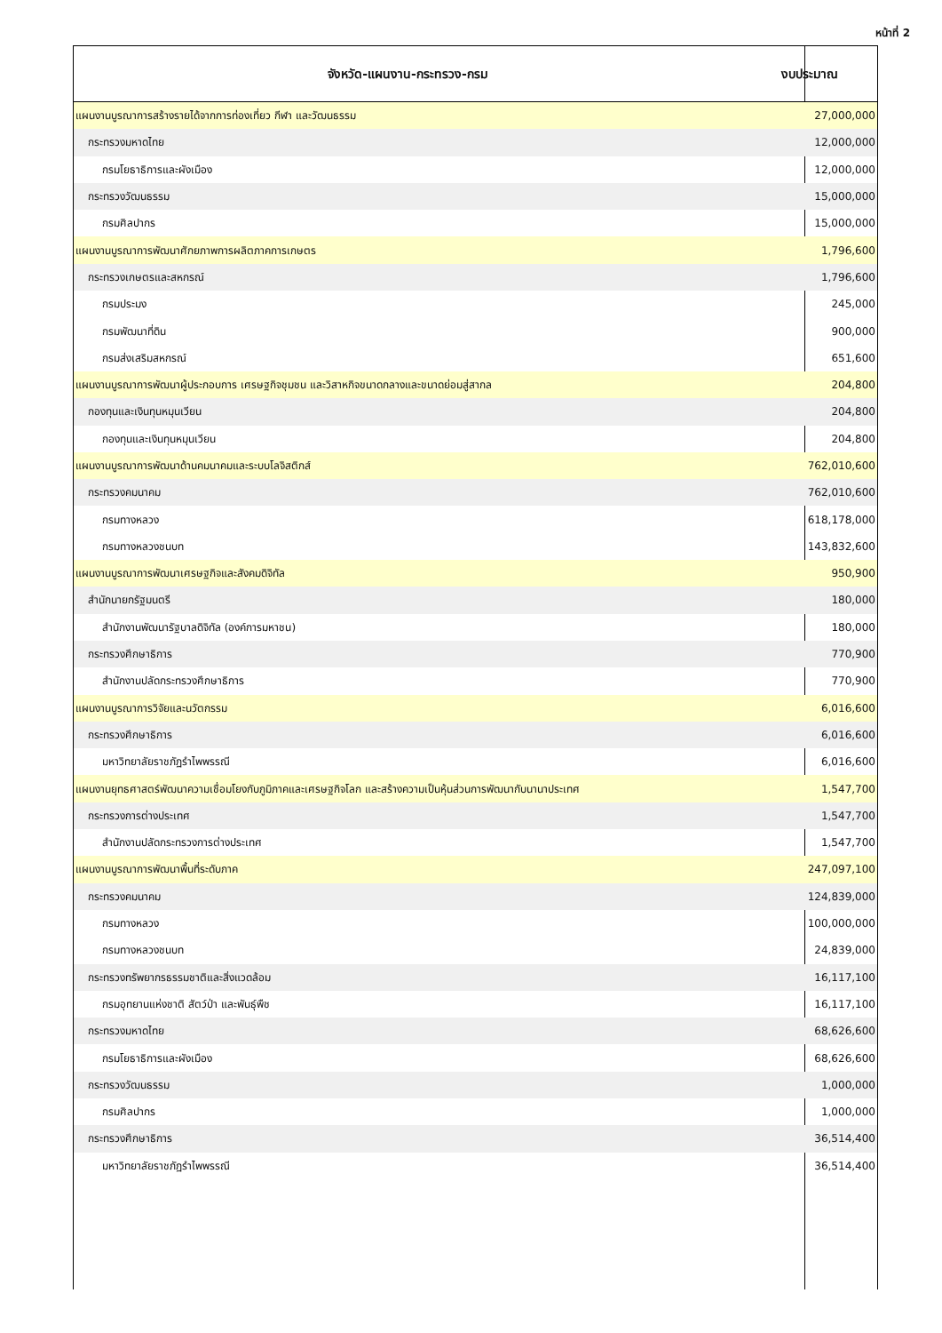หน้าที่ 2
| จังหวัด-แผนงาน-กระทรวง-กรม | งบประมาณ |
| --- | --- |
| แผนงานบูรณาการสร้างรายได้จากการท่องเที่ยว กีฬา และวัฒนธรรม | 27,000,000 |
| กระทรวงมหาดไทย | 12,000,000 |
| กรมโยธาธิการและผังเมือง | 12,000,000 |
| กระทรวงวัฒนธรรม | 15,000,000 |
| กรมศิลปากร | 15,000,000 |
| แผนงานบูรณาการพัฒนาศักยภาพการผลิตภาคการเกษตร | 1,796,600 |
| กระทรวงเกษตรและสหกรณ์ | 1,796,600 |
| กรมประมง | 245,000 |
| กรมพัฒนาที่ดิน | 900,000 |
| กรมส่งเสริมสหกรณ์ | 651,600 |
| แผนงานบูรณาการพัฒนาผู้ประกอบการ เศรษฐกิจชุมชน และวิสาหกิจขนาดกลางและขนาดย่อมสู่สากล | 204,800 |
| กองทุนและเงินทุนหมุนเวียน | 204,800 |
| กองทุนและเงินทุนหมุนเวียน | 204,800 |
| แผนงานบูรณาการพัฒนาด้านคมนาคมและระบบโลจิสติกส์ | 762,010,600 |
| กระทรวงคมนาคม | 762,010,600 |
| กรมทางหลวง | 618,178,000 |
| กรมทางหลวงชนบท | 143,832,600 |
| แผนงานบูรณาการพัฒนาเศรษฐกิจและสังคมดิจิทัล | 950,900 |
| สำนักนายกรัฐมนตรี | 180,000 |
| สำนักงานพัฒนารัฐบาลดิจิทัล (องค์การมหาชน) | 180,000 |
| กระทรวงศึกษาธิการ | 770,900 |
| สำนักงานปลัดกระทรวงศึกษาธิการ | 770,900 |
| แผนงานบูรณาการวิจัยและนวัตกรรม | 6,016,600 |
| กระทรวงศึกษาธิการ | 6,016,600 |
| มหาวิทยาลัยราชภัฏรำไพพรรณี | 6,016,600 |
| แผนงานยุทธศาสตร์พัฒนาความเชื่อมโยงกับภูมิภาคและเศรษฐกิจโลก และสร้างความเป็นหุ้นส่วนการพัฒนากับนานาประเทศ | 1,547,700 |
| กระทรวงการต่างประเทศ | 1,547,700 |
| สำนักงานปลัดกระทรวงการต่างประเทศ | 1,547,700 |
| แผนงานบูรณาการพัฒนาพื้นที่ระดับภาค | 247,097,100 |
| กระทรวงคมนาคม | 124,839,000 |
| กรมทางหลวง | 100,000,000 |
| กรมทางหลวงชนบท | 24,839,000 |
| กระทรวงทรัพยากรธรรมชาติและสิ่งแวดล้อม | 16,117,100 |
| กรมอุทยานแห่งชาติ สัตว์ป่า และพันธุ์พืช | 16,117,100 |
| กระทรวงมหาดไทย | 68,626,600 |
| กรมโยธาธิการและผังเมือง | 68,626,600 |
| กระทรวงวัฒนธรรม | 1,000,000 |
| กรมศิลปากร | 1,000,000 |
| กระทรวงศึกษาธิการ | 36,514,400 |
| มหาวิทยาลัยราชภัฏรำไพพรรณี | 36,514,400 |